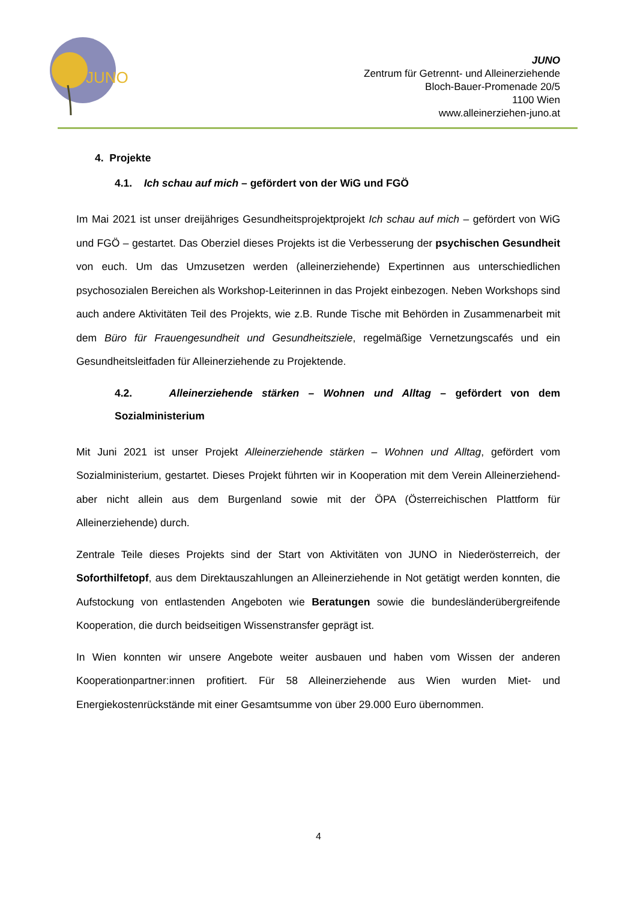JUNO
JUNO
Zentrum für Getrennt- und Alleinerziehende
Bloch-Bauer-Promenade 20/5
1100 Wien
www.alleinerziehen-juno.at
4. Projekte
4.1. Ich schau auf mich – gefördert von der WiG und FGÖ
Im Mai 2021 ist unser dreijähriges Gesundheitsprojektprojekt Ich schau auf mich – gefördert von WiG und FGÖ – gestartet. Das Oberziel dieses Projekts ist die Verbesserung der psychischen Gesundheit von euch. Um das Umzusetzen werden (alleinerziehende) Expertinnen aus unterschiedlichen psychosozialen Bereichen als Workshop-Leiterinnen in das Projekt einbezogen. Neben Workshops sind auch andere Aktivitäten Teil des Projekts, wie z.B. Runde Tische mit Behörden in Zusammenarbeit mit dem Büro für Frauengesundheit und Gesundheitsziele, regelmäßige Vernetzungscafés und ein Gesundheitsleitfaden für Alleinerziehende zu Projektende.
4.2. Alleinerziehende stärken – Wohnen und Alltag – gefördert von dem Sozialministerium
Mit Juni 2021 ist unser Projekt Alleinerziehende stärken – Wohnen und Alltag, gefördert vom Sozialministerium, gestartet. Dieses Projekt führten wir in Kooperation mit dem Verein Alleinerziehend-aber nicht allein aus dem Burgenland sowie mit der ÖPA (Österreichischen Plattform für Alleinerziehende) durch.
Zentrale Teile dieses Projekts sind der Start von Aktivitäten von JUNO in Niederösterreich, der Soforthilfetopf, aus dem Direktauszahlungen an Alleinerziehende in Not getätigt werden konnten, die Aufstockung von entlastenden Angeboten wie Beratungen sowie die bundesländerübergreifende Kooperation, die durch beidseitigen Wissenstransfer geprägt ist.
In Wien konnten wir unsere Angebote weiter ausbauen und haben vom Wissen der anderen Kooperationpartner:innen profitiert. Für 58 Alleinerziehende aus Wien wurden Miet- und Energiekostenrückstände mit einer Gesamtsumme von über 29.000 Euro übernommen.
4